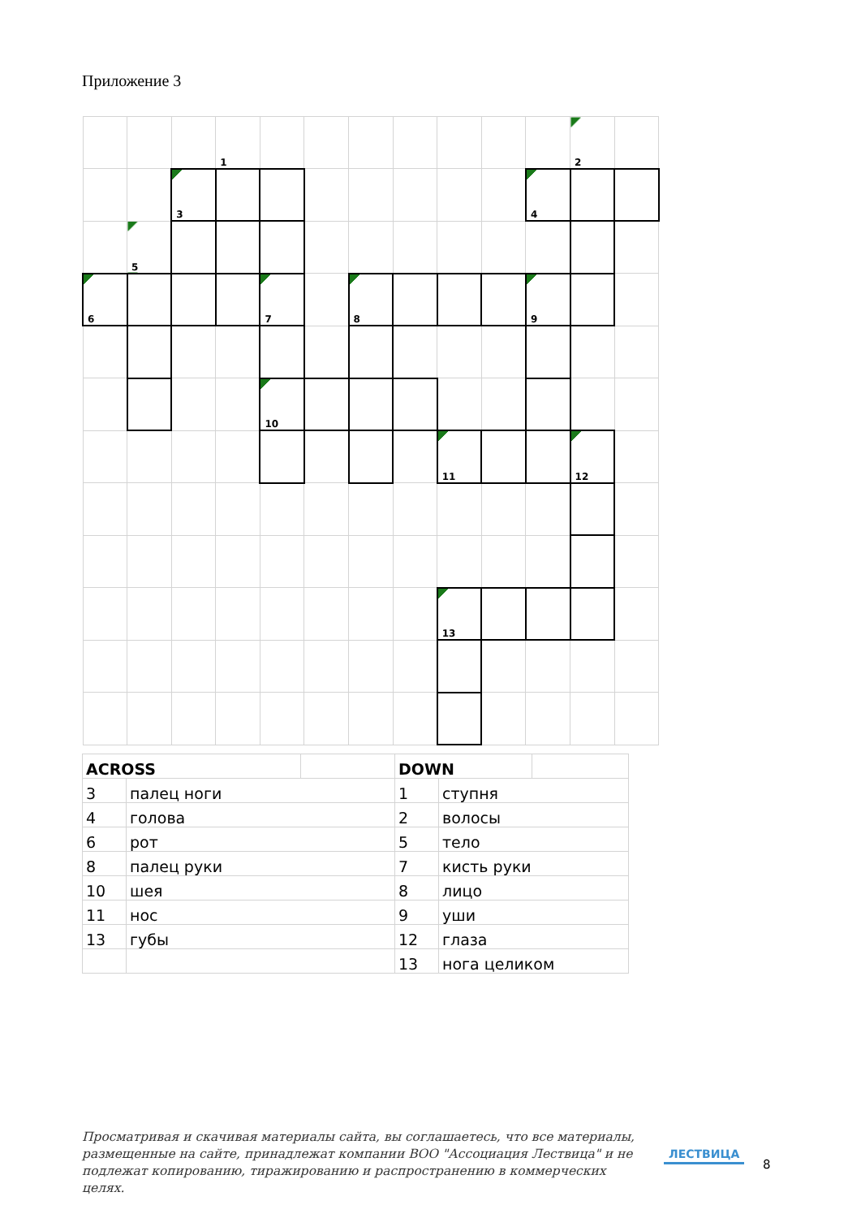Приложение 3
| | | | 1 | | | | | | | | 2 | |
| | | 3 | | | | | | | | 4 | | |
| | 5 | | | | | | | | | | | |
| 6 | | | | 7 | | 8 | | | | 9 | | |
| | | | | 10 | | | | | | | | |
| | | | | | | | | 11 | | | 12 | |
| | | | | | | | | 13 | | | | |
| ACROSS | | | DOWN | | |
| 3 | палец ноги | | 1 | ступня | |
| 4 | голова | | 2 | волосы | |
| 6 | рот | | 5 | тело | |
| 8 | палец руки | | 7 | кисть руки | |
| 10 | шея | | 8 | лицо | |
| 11 | нос | | 9 | уши | |
| 13 | губы | | 12 | глаза | |
| | | | 13 | нога целиком | |
Просматривая и скачивая материалы сайта, вы соглашаетесь, что все материалы, размещенные на сайте, принадлежат компании ВОО "Ассоциация Лествица" и не подлежат копированию, тиражированию и распространению в коммерческих целях.
ЛЕСТВИЦА
8